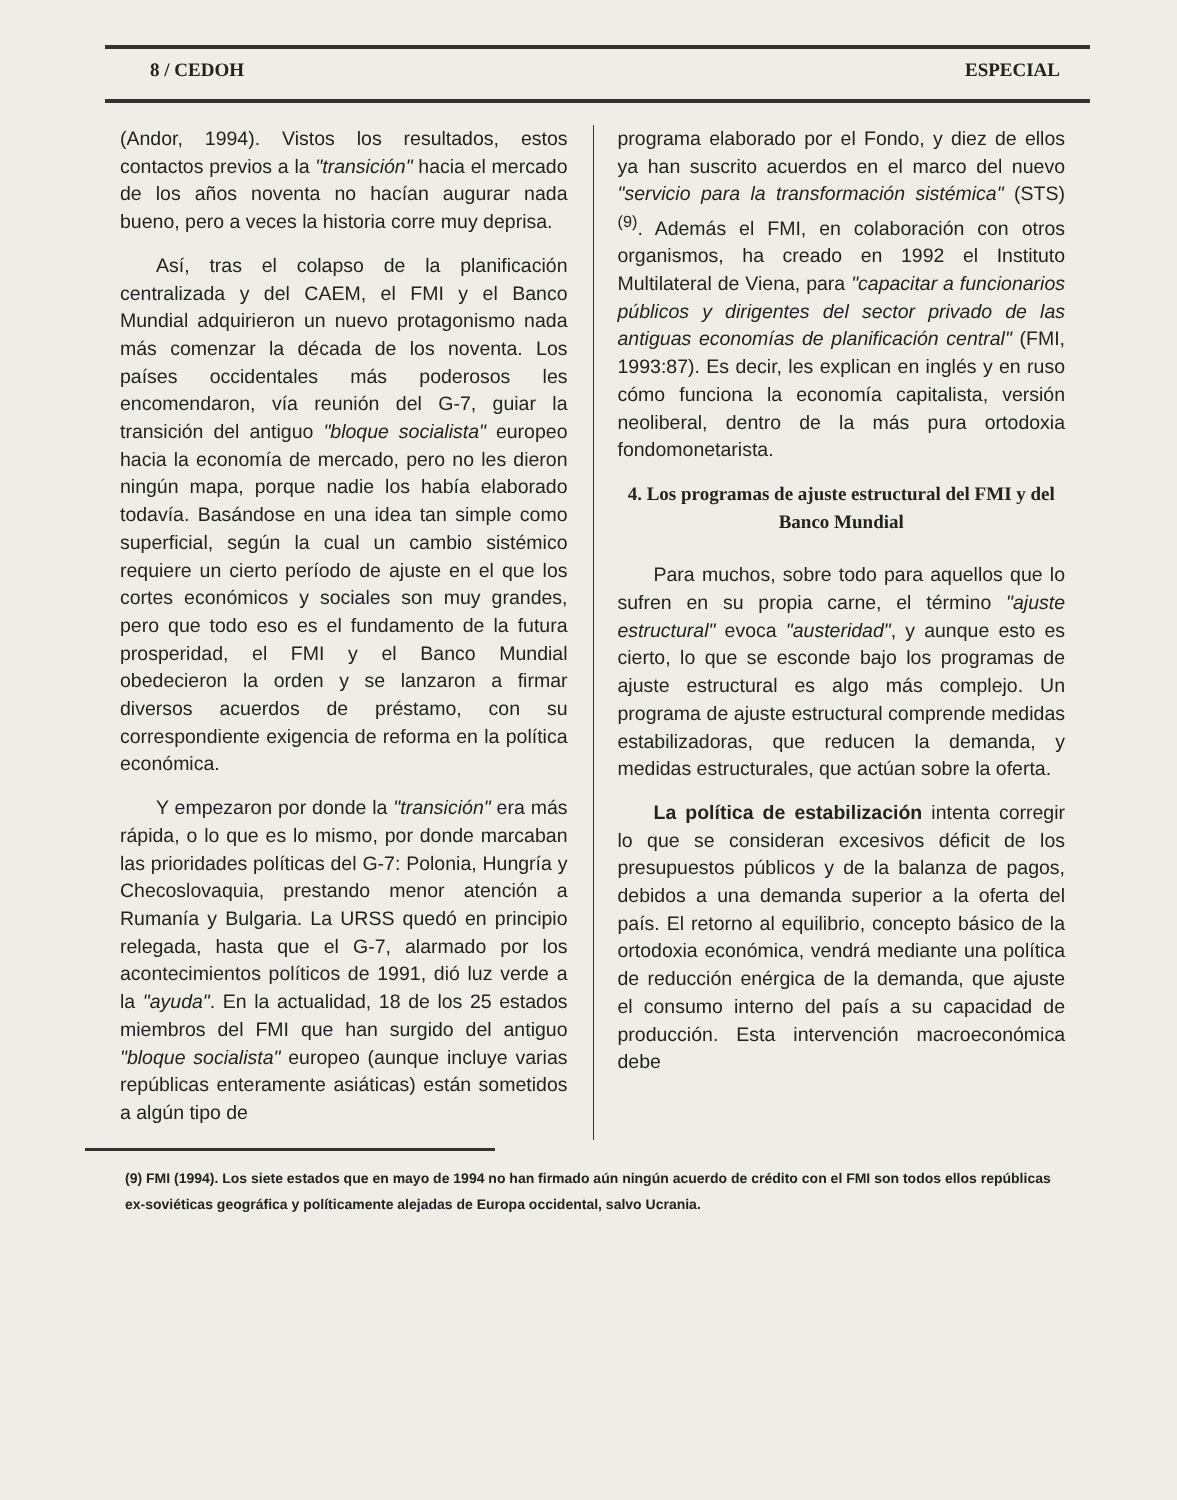8 / CEDOH ESPECIAL
(Andor, 1994). Vistos los resultados, estos contactos previos a la "transición" hacia el mercado de los años noventa no hacían augurar nada bueno, pero a veces la historia corre muy deprisa.
Así, tras el colapso de la planificación centralizada y del CAEM, el FMI y el Banco Mundial adquirieron un nuevo protagonismo nada más comenzar la década de los noventa. Los países occidentales más poderosos les encomendaron, vía reunión del G-7, guiar la transición del antiguo "bloque socialista" europeo hacia la economía de mercado, pero no les dieron ningún mapa, porque nadie los había elaborado todavía. Basándose en una idea tan simple como superficial, según la cual un cambio sistémico requiere un cierto período de ajuste en el que los cortes económicos y sociales son muy grandes, pero que todo eso es el fundamento de la futura prosperidad, el FMI y el Banco Mundial obedecieron la orden y se lanzaron a firmar diversos acuerdos de préstamo, con su correspondiente exigencia de reforma en la política económica.
Y empezaron por donde la "transición" era más rápida, o lo que es lo mismo, por donde marcaban las prioridades políticas del G-7: Polonia, Hungría y Checoslovaquia, prestando menor atención a Rumanía y Bulgaria. La URSS quedó en principio relegada, hasta que el G-7, alarmado por los acontecimientos políticos de 1991, dió luz verde a la "ayuda". En la actualidad, 18 de los 25 estados miembros del FMI que han surgido del antiguo "bloque socialista" europeo (aunque incluye varias repúblicas enteramente asiáticas) están sometidos a algún tipo de
programa elaborado por el Fondo, y diez de ellos ya han suscrito acuerdos en el marco del nuevo "servicio para la transformación sistémica" (STS) <sup>(9)</sup>. Además el FMI, en colaboración con otros organismos, ha creado en 1992 el Instituto Multilateral de Viena, para "capacitar a funcionarios públicos y dirigentes del sector privado de las antiguas economías de planificación central" (FMI, 1993:87). Es decir, les explican en inglés y en ruso cómo funciona la economía capitalista, versión neoliberal, dentro de la más pura ortodoxia fondomonetarista.
4. Los programas de ajuste estructural del FMI y del Banco Mundial
Para muchos, sobre todo para aquellos que lo sufren en su propia carne, el término "ajuste estructural" evoca "austeridad", y aunque esto es cierto, lo que se esconde bajo los programas de ajuste estructural es algo más complejo. Un programa de ajuste estructural comprende medidas estabilizadoras, que reducen la demanda, y medidas estructurales, que actúan sobre la oferta.
La política de estabilización intenta corregir lo que se consideran excesivos déficit de los presupuestos públicos y de la balanza de pagos, debidos a una demanda superior a la oferta del país. El retorno al equilibrio, concepto básico de la ortodoxia económica, vendrá mediante una política de reducción enérgica de la demanda, que ajuste el consumo interno del país a su capacidad de producción. Esta intervención macroeconómica debe
(9) FMI (1994). Los siete estados que en mayo de 1994 no han firmado aún ningún acuerdo de crédito con el FMI son todos ellos repúblicas ex-soviéticas geográfica y políticamente alejadas de Europa occidental, salvo Ucrania.